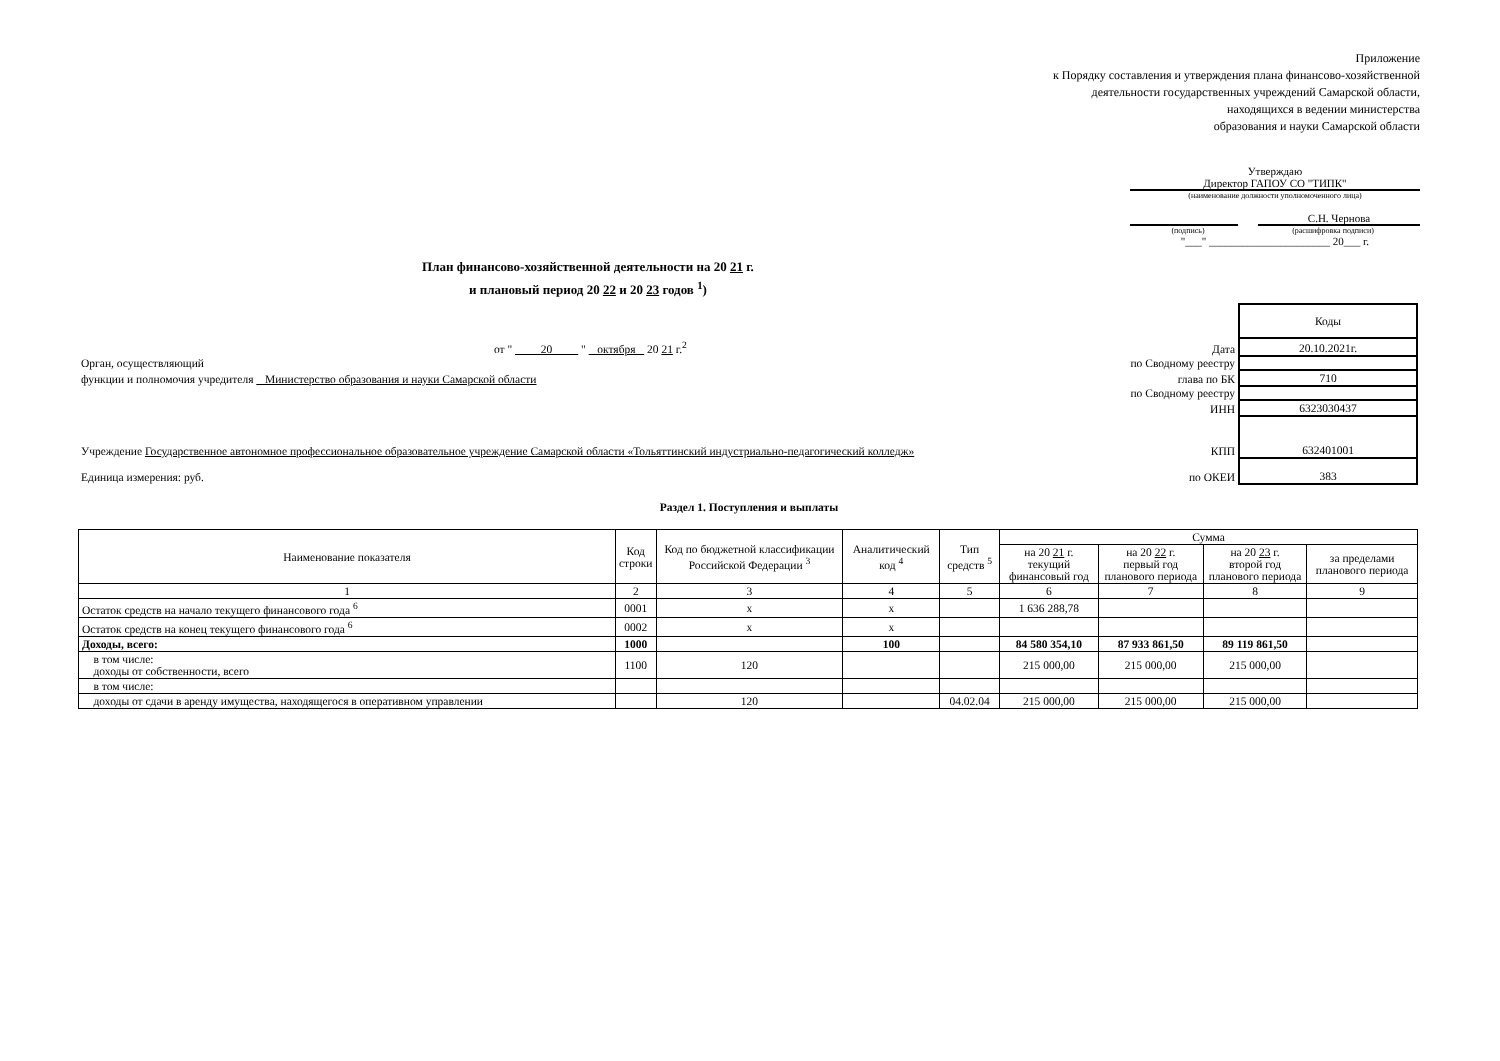Приложение
к Порядку составления и утверждения плана финансово-хозяйственной
деятельности государственных учреждений Самарской области,
находящихся в ведении министерства
образования и науки Самарской области
Утверждаю
Директор ГАПОУ СО "ТИПК"
(наименование должности уполномоченного лица)
С.Н. Чернова
(подпись) (расшифровка подписи)
"___" ______________________ 20___ г.
План финансово-хозяйственной деятельности на 20 21 г.
и плановый период 20 22 и 20 23 годов <sup>1</sup>)
| | | Коды |
| от " 20 " октября 20 21 г.<sup>2</sup> | Дата | 20.10.2021г. |
| Орган, осуществляющий | по Сводному реестру | |
| функции и полномочия учредителя Министерство образования и науки Самарской области | глава по БК | 710 |
| | по Сводному реестру | |
| | ИНН | 6323030437 |
| Учреждение Государственное автономное профессиональное образовательное учреждение Самарской области «Тольяттинский индустриально-педагогический колледж» | КПП | 632401001 |
| Единица измерения: руб. | по ОКЕИ | 383 |
Раздел 1. Поступления и выплаты
| Наименование показателя | Код строки | Код по бюджетной классификации Российской Федерации <sup>3</sup> | Аналитический код <sup>4</sup> | Тип средств <sup>5</sup> | Сумма | | | |
| --- | --- | --- | --- | --- | --- | --- | --- | --- |
| | | | | | на 20 21 г. текущий финансовый год | на 20 22 г. первый год планового периода | на 20 23 г. второй год планового периода | за пределами планового периода |
| 1 | 2 | 3 | 4 | 5 | 6 | 7 | 8 | 9 |
| Остаток средств на начало текущего финансового года <sup>6</sup> | 0001 | x | x | | 1 636 288,78 | | | |
| Остаток средств на конец текущего финансового года <sup>6</sup> | 0002 | x | x | | | | | |
| Доходы, всего: | 1000 | | 100 | | 84 580 354,10 | 87 933 861,50 | 89 119 861,50 | |
| в том числе: доходы от собственности, всего | 1100 | 120 | | | 215 000,00 | 215 000,00 | 215 000,00 | |
| в том числе: | | | | | | | | |
| доходы от сдачи в аренду имущества, находящегося в оперативном управлении | | 120 | | 04.02.04 | 215 000,00 | 215 000,00 | 215 000,00 | |